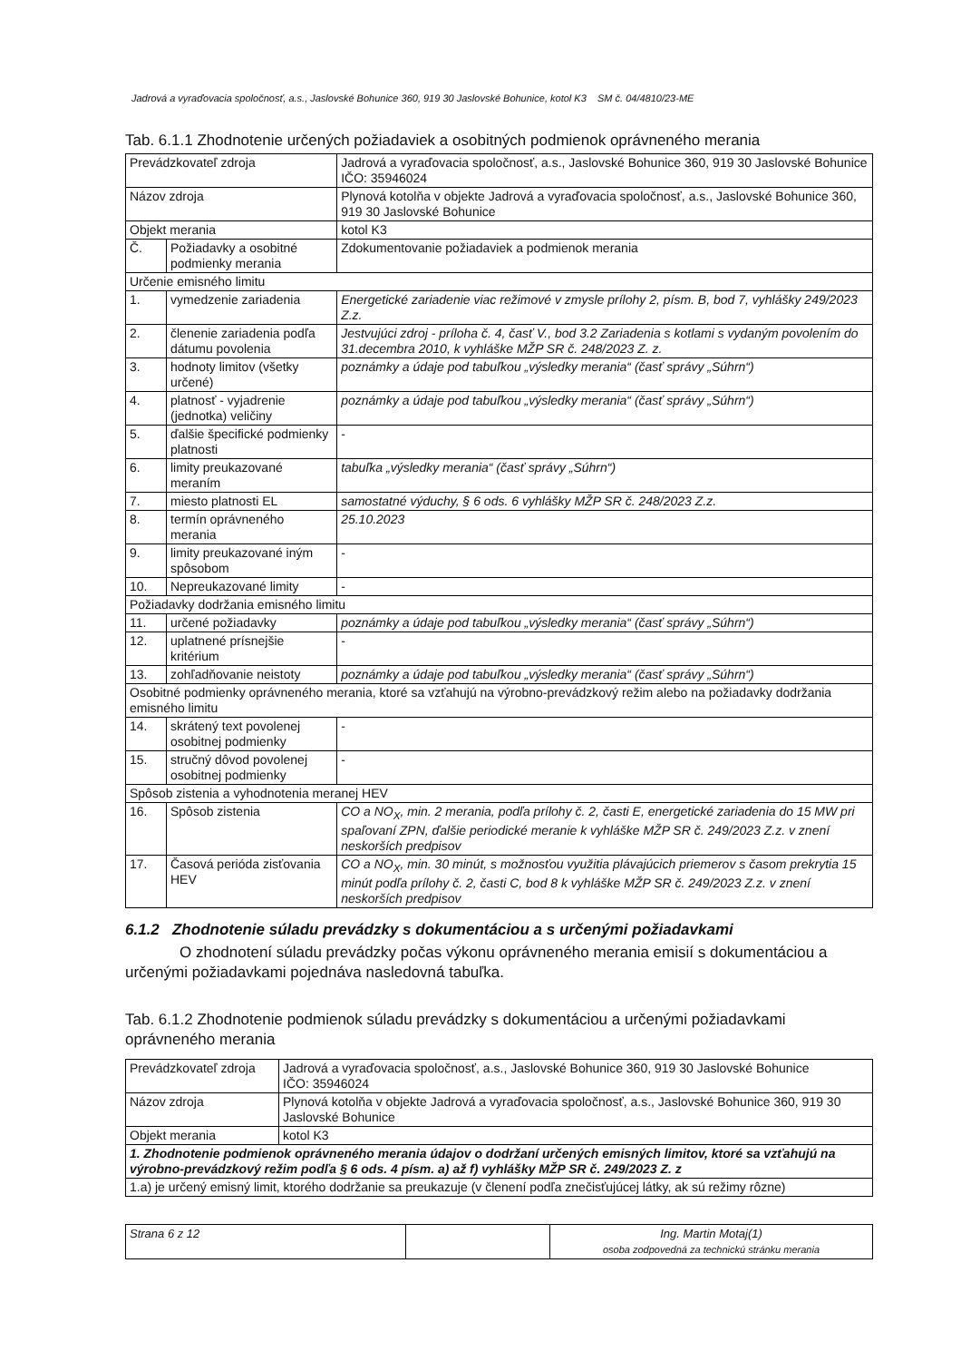Jadrová a vyraďovacia spoločnosť, a.s., Jaslovské Bohunice 360, 919 30 Jaslovské Bohunice, kotol K3 SM č. 04/4810/23-ME
Tab. 6.1.1 Zhodnotenie určených požiadaviek a osobitných podmienok oprávneného merania
| Prevádzkovateľ zdroja | | Jadrová a vyraďovacia spoločnosť, a.s., Jaslovské Bohunice 360, 919 30 Jaslovské Bohunice IČO: 35946024 | |
| Názov zdroja | | Plynová kotolňa v objekte Jadrová a vyraďovacia spoločnosť, a.s., Jaslovské Bohunice 360, 919 30 Jaslovské Bohunice | |
| Objekt merania | | kotol K3 | |
| Č. | Požiadavky a osobitné podmienky merania | | Zdokumentovanie požiadaviek a podmienok merania |
| Určenie emisného limitu | | | |
| 1. | vymedzenie zariadenia | | Energetické zariadenie viac režimové v zmysle prílohy 2, písm. B, bod 7, vyhlášky 249/2023 Z.z. |
| 2. | členenie zariadenia podľa dátumu povolenia | | Jestvujúci zdroj - príloha č. 4, časť V., bod 3.2 Zariadenia s kotlami s vydaným povolením do 31.decembra 2010, k vyhláške MŽP SR č. 248/2023 Z. z. |
| 3. | hodnoty limitov (všetky určené) | | poznámky a údaje pod tabuľkou „výsledky merania“ (časť správy „Súhrn“) |
| 4. | platnosť - vyjadrenie (jednotka) veličiny | | poznámky a údaje pod tabuľkou „výsledky merania“ (časť správy „Súhrn“) |
| 5. | ďalšie špecifické podmienky platnosti | | - |
| 6. | limity preukazované meraním | | tabuľka „výsledky merania“ (časť správy „Súhrn“) |
| 7. | miesto platnosti EL | | samostatné výduchy, § 6 ods. 6 vyhlášky MŽP SR č. 248/2023 Z.z. |
| 8. | termín oprávneného merania | | 25.10.2023 |
| 9. | limity preukazované iným spôsobom | | - |
| 10. | Nepreukazované limity | | - |
| Požiadavky dodržania emisného limitu | | | |
| 11. | určené požiadavky | | poznámky a údaje pod tabuľkou „výsledky merania“ (časť správy „Súhrn“) |
| 12. | uplatnené prísnejšie kritérium | | - |
| 13. | zohľadňovanie neistoty | | poznámky a údaje pod tabuľkou „výsledky merania“ (časť správy „Súhrn“) |
| Osobitné podmienky oprávneného merania, ktoré sa vzťahujú na výrobno-prevádzkový režim alebo na požiadavky dodržania emisného limitu | | | |
| 14. | skrátený text povolenej osobitnej podmienky | | - |
| 15. | stručný dôvod povolenej osobitnej podmienky | | - |
| Spôsob zistenia a vyhodnotenia meranej HEV | | | |
| 16. | Spôsob zistenia | | CO a NO<sub>X</sub>, min. 2 merania, podľa prílohy č. 2, časti E, energetické zariadenia do 15 MW pri spaľovaní ZPN, ďalšie periodické meranie k vyhláške MŽP SR č. 249/2023 Z.z. v znení neskorších predpisov |
| 17. | Časová perióda zisťovania HEV | | CO a NO<sub>X</sub>, min. 30 minút, s možnosťou využitia plávajúcich priemerov s časom prekrytia 15 minút podľa prílohy č. 2, časti C, bod 8 k vyhláške MŽP SR č. 249/2023 Z.z. v znení neskorších predpisov |
6.1.2 Zhodnotenie súladu prevádzky s dokumentáciou a s určenými požiadavkami
O zhodnotení súladu prevádzky počas výkonu oprávneného merania emisií s dokumentáciou a určenými požiadavkami pojednáva nasledovná tabuľka.
Tab. 6.1.2 Zhodnotenie podmienok súladu prevádzky s dokumentáciou a určenými požiadavkami oprávneného merania
| Prevádzkovateľ zdroja | Jadrová a vyraďovacia spoločnosť, a.s., Jaslovské Bohunice 360, 919 30 Jaslovské Bohunice IČO: 35946024 |
| Názov zdroja | Plynová kotolňa v objekte Jadrová a vyraďovacia spoločnosť, a.s., Jaslovské Bohunice 360, 919 30 Jaslovské Bohunice |
| Objekt merania | kotol K3 |
| 1. Zhodnotenie podmienok oprávneného merania údajov o dodržaní určených emisných limitov, ktoré sa vzťahujú na výrobno-prevádzkový režim podľa § 6 ods. 4 písm. a) až f) vyhlášky MŽP SR č. 249/2023 Z. z | |
| 1.a) je určený emisný limit, ktorého dodržanie sa preukazuje (v členení podľa znečisťujúcej látky, ak sú režimy rôzne) | |
| Strana 6 z 12 | | Ing. Martin Motaj(1) osoba zodpovedná za technickú stránku merania |